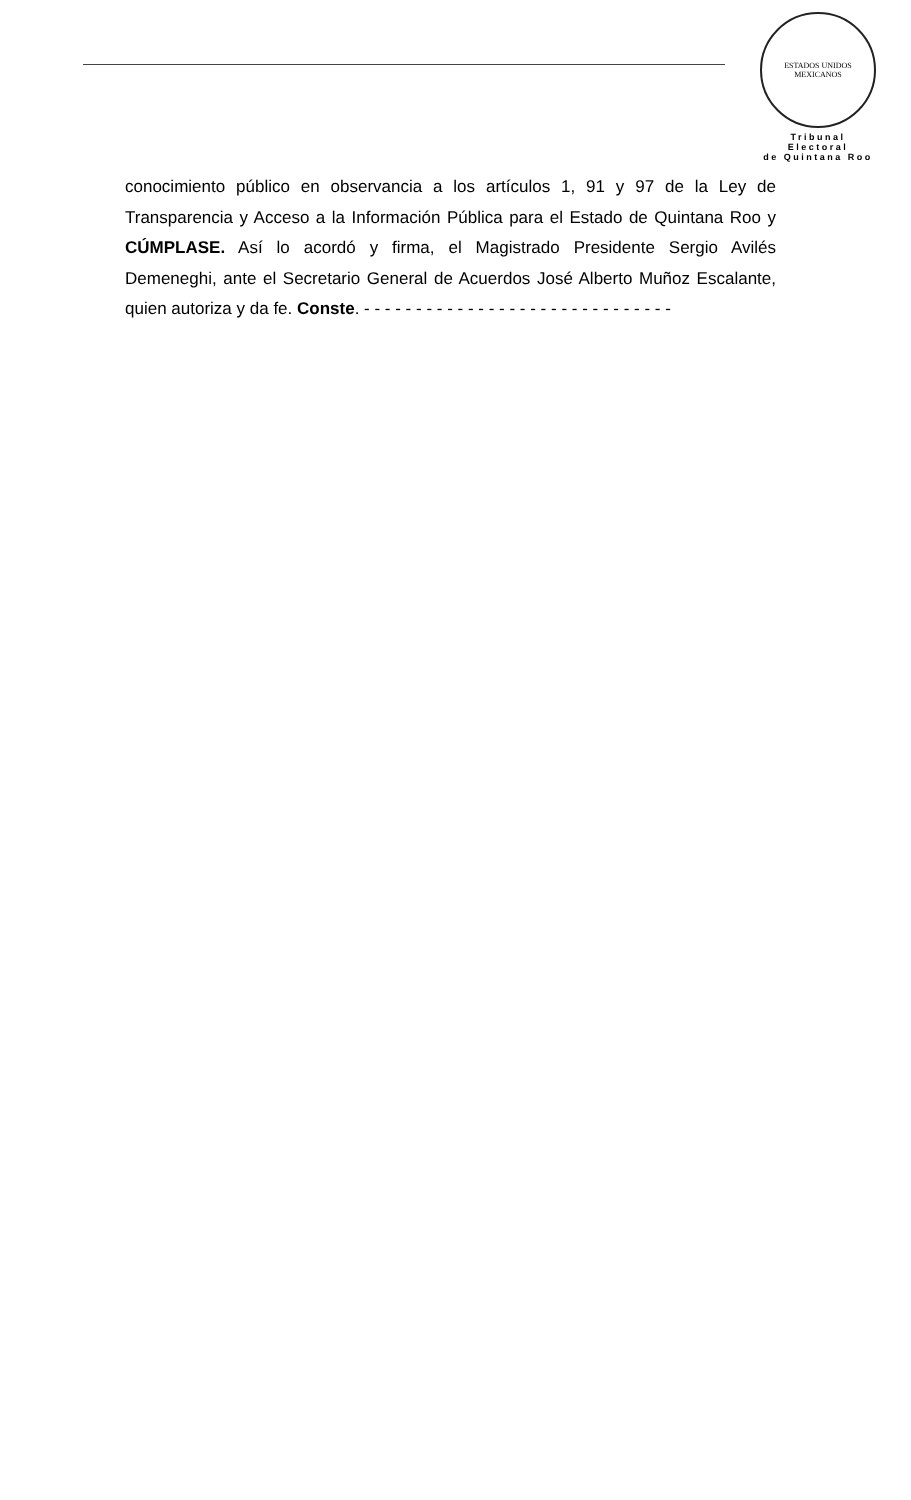ESTADOS UNIDOS MEXICANOS
Tribunal Electoral
de Quintana Roo
conocimiento público en observancia a los artículos 1, 91 y 97 de la Ley de Transparencia y Acceso a la Información Pública para el Estado de Quintana Roo y CÚMPLASE. Así lo acordó y firma, el Magistrado Presidente Sergio Avilés Demeneghi, ante el Secretario General de Acuerdos José Alberto Muñoz Escalante, quien autoriza y da fe. Conste. - - - - - - - - - - - - - - - - - - - - - - - - - - - - - -